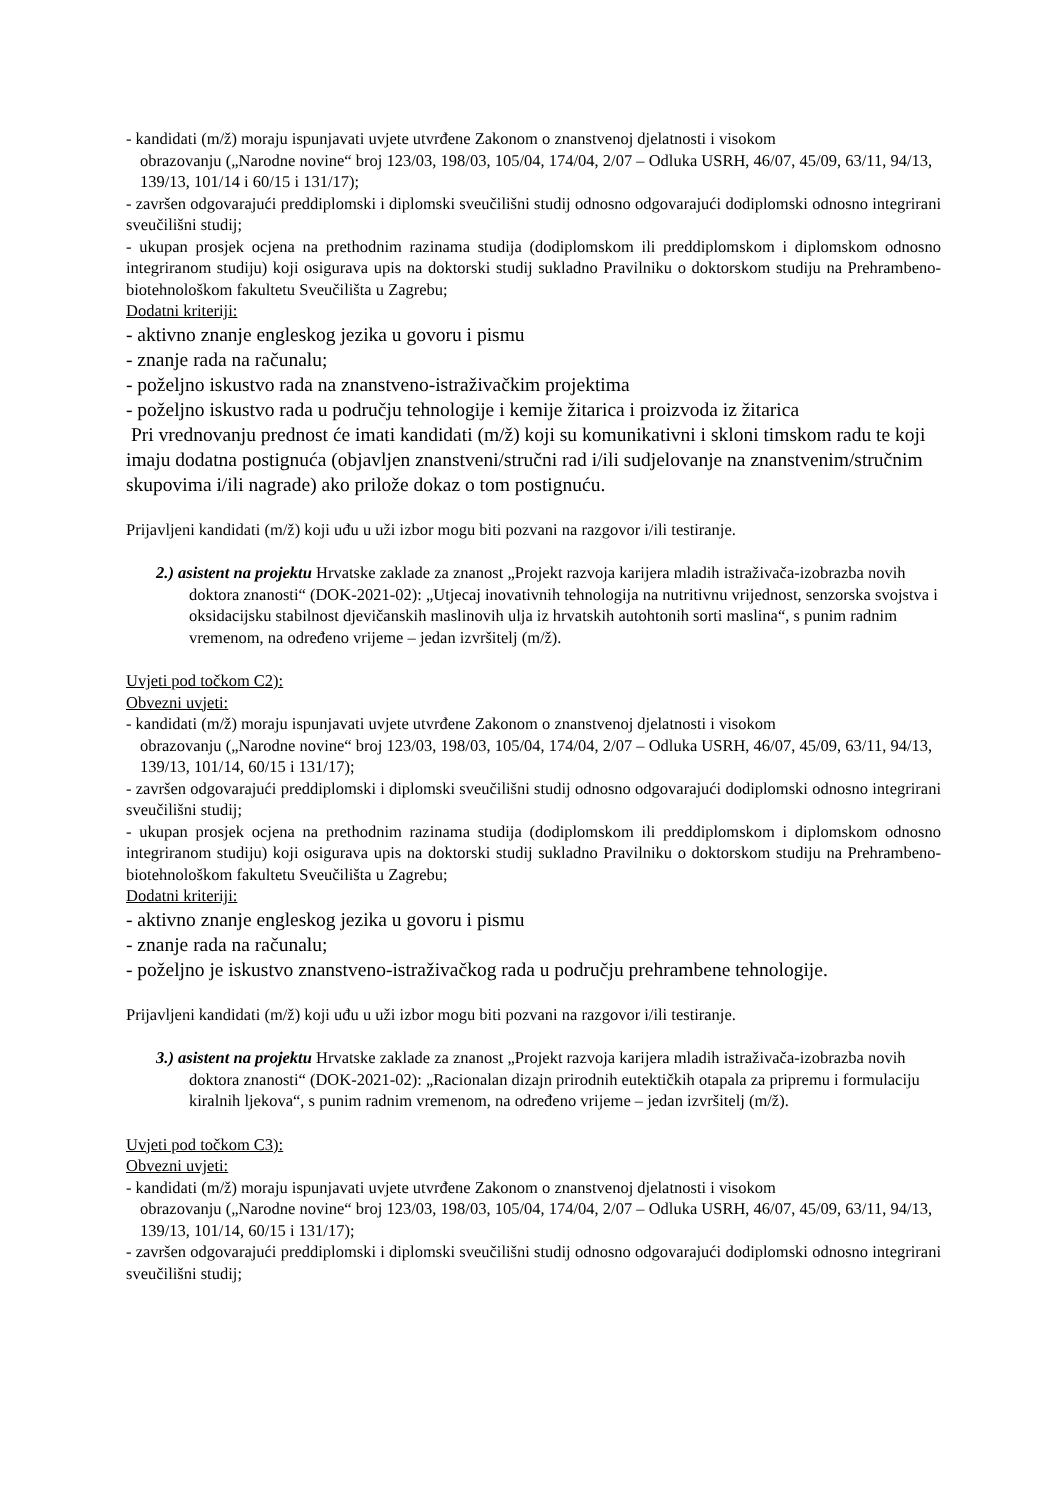- kandidati (m/ž) moraju ispunjavati uvjete utvrđene Zakonom o znanstvenoj djelatnosti i visokom
obrazovanju („Narodne novine“ broj 123/03, 198/03, 105/04, 174/04, 2/07 – Odluka USRH, 46/07, 45/09, 63/11, 94/13, 139/13, 101/14 i 60/15 i 131/17);
- završen odgovarajući preddiplomski i diplomski sveučilišni studij odnosno odgovarajući dodiplomski odnosno integrirani sveučilišni studij;
- ukupan prosjek ocjena na prethodnim razinama studija (dodiplomskom ili preddiplomskom i diplomskom odnosno integriranom studiju) koji osigurava upis na doktorski studij sukladno Pravilniku o doktorskom studiju na Prehrambeno-biotehnološkom fakultetu Sveučilišta u Zagrebu;
Dodatni kriteriji:
- aktivno znanje engleskog jezika u govoru i pismu
- znanje rada na računalu;
- poželjno iskustvo rada na znanstveno-istraživačkim projektima
- poželjno iskustvo rada u području tehnologije i kemije žitarica i proizvoda iz žitarica
Pri vrednovanju prednost će imati kandidati (m/ž) koji su komunikativni i skloni timskom radu te koji imaju dodatna postignuća (objavljen znanstveni/stručni rad i/ili sudjelovanje na znanstvenim/stručnim skupovima i/ili nagrade) ako prilože dokaz o tom postignuću.
Prijavljeni kandidati (m/ž) koji uđu u uži izbor mogu biti pozvani na razgovor i/ili testiranje.
2.) asistent na projektu Hrvatske zaklade za znanost „Projekt razvoja karijera mladih istraživača-izobrazba novih doktora znanosti“ (DOK-2021-02): „Utjecaj inovativnih tehnologija na nutritivnu vrijednost, senzorska svojstva i oksidacijsku stabilnost djevičanskih maslinovih ulja iz hrvatskih autohtonih sorti maslina“, s punim radnim vremenom, na određeno vrijeme – jedan izvršitelj (m/ž).
Uvjeti pod točkom C2):
Obvezni uvjeti:
- kandidati (m/ž) moraju ispunjavati uvjete utvrđene Zakonom o znanstvenoj djelatnosti i visokom
obrazovanju („Narodne novine“ broj 123/03, 198/03, 105/04, 174/04, 2/07 – Odluka USRH, 46/07, 45/09, 63/11, 94/13, 139/13, 101/14, 60/15 i 131/17);
- završen odgovarajući preddiplomski i diplomski sveučilišni studij odnosno odgovarajući dodiplomski odnosno integrirani sveučilišni studij;
- ukupan prosjek ocjena na prethodnim razinama studija (dodiplomskom ili preddiplomskom i diplomskom odnosno integriranom studiju) koji osigurava upis na doktorski studij sukladno Pravilniku o doktorskom studiju na Prehrambeno-biotehnološkom fakultetu Sveučilišta u Zagrebu;
Dodatni kriteriji:
- aktivno znanje engleskog jezika u govoru i pismu
- znanje rada na računalu;
- poželjno je iskustvo znanstveno-istraživačkog rada u području prehrambene tehnologije.
Prijavljeni kandidati (m/ž) koji uđu u uži izbor mogu biti pozvani na razgovor i/ili testiranje.
3.) asistent na projektu Hrvatske zaklade za znanost „Projekt razvoja karijera mladih istraživača-izobrazba novih doktora znanosti“ (DOK-2021-02): „Racionalan dizajn prirodnih eutektičkih otapala za pripremu i formulaciju kiralnih ljekova“, s punim radnim vremenom, na određeno vrijeme – jedan izvršitelj (m/ž).
Uvjeti pod točkom C3):
Obvezni uvjeti:
- kandidati (m/ž) moraju ispunjavati uvjete utvrđene Zakonom o znanstvenoj djelatnosti i visokom
obrazovanju („Narodne novine“ broj 123/03, 198/03, 105/04, 174/04, 2/07 – Odluka USRH, 46/07, 45/09, 63/11, 94/13, 139/13, 101/14, 60/15 i 131/17);
- završen odgovarajući preddiplomski i diplomski sveučilišni studij odnosno odgovarajući dodiplomski odnosno integrirani sveučilišni studij;